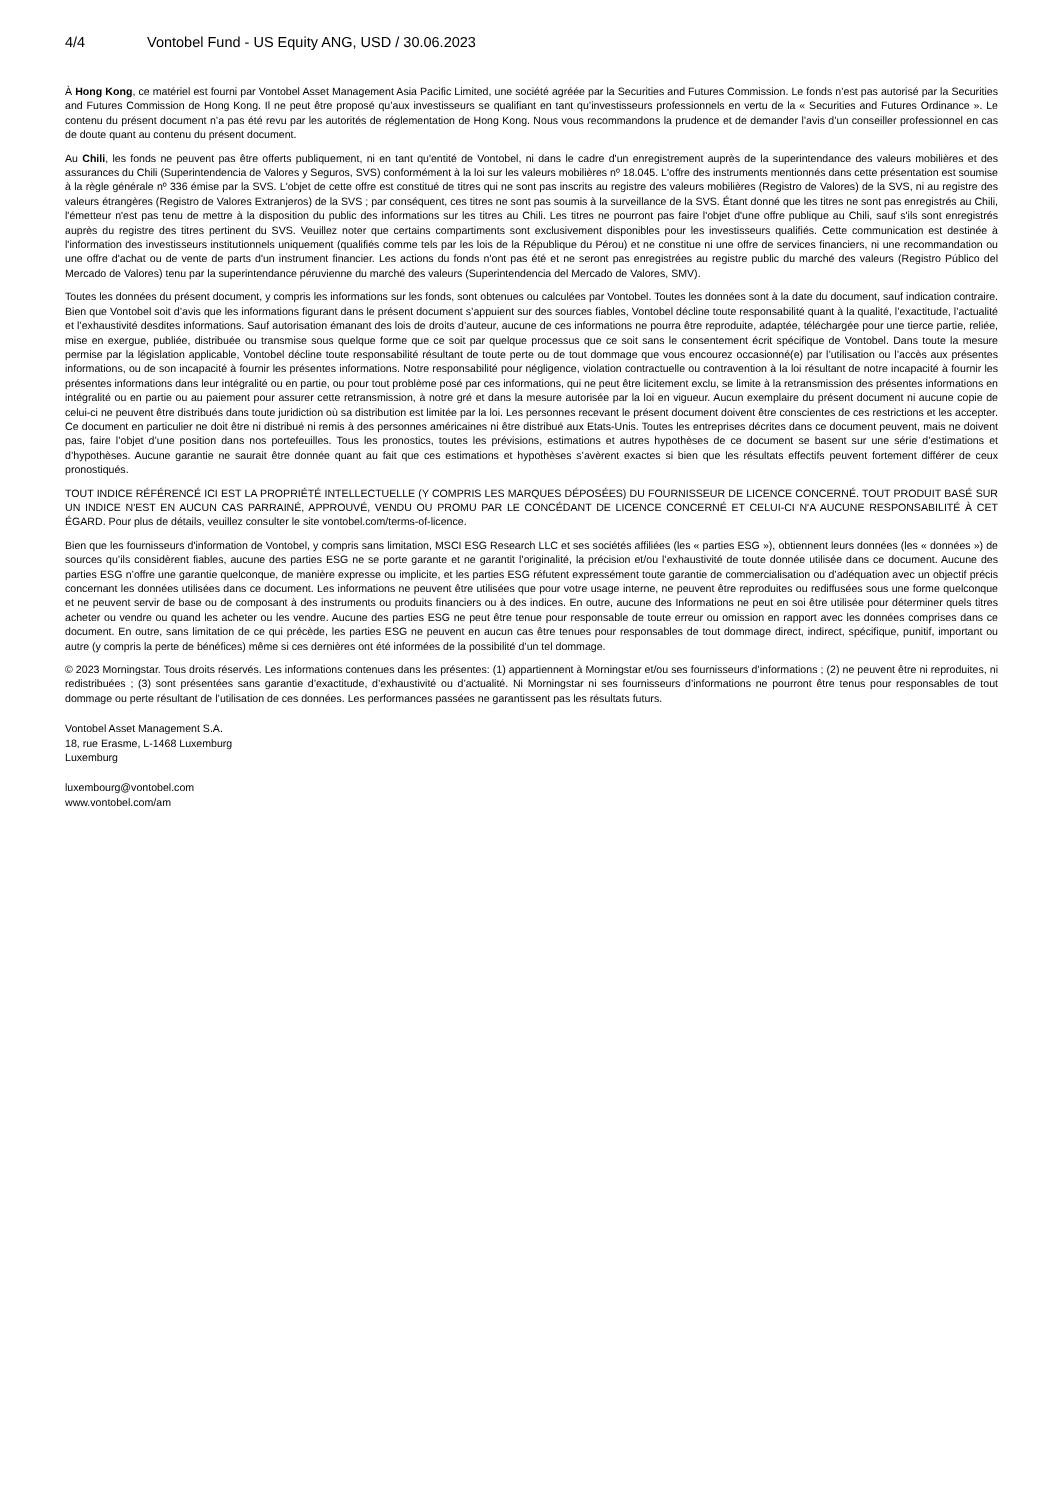4/4 Vontobel Fund - US Equity ANG, USD / 30.06.2023
À Hong Kong, ce matériel est fourni par Vontobel Asset Management Asia Pacific Limited, une société agréée par la Securities and Futures Commission. Le fonds n’est pas autorisé par la Securities and Futures Commission de Hong Kong. Il ne peut être proposé qu’aux investisseurs se qualifiant en tant qu’investisseurs professionnels en vertu de la « Securities and Futures Ordinance ». Le contenu du présent document n’a pas été revu par les autorités de réglementation de Hong Kong. Nous vous recommandons la prudence et de demander l’avis d’un conseiller professionnel en cas de doute quant au contenu du présent document.
Au Chili, les fonds ne peuvent pas être offerts publiquement, ni en tant qu'entité de Vontobel, ni dans le cadre d'un enregistrement auprès de la superintendance des valeurs mobilières et des assurances du Chili (Superintendencia de Valores y Seguros, SVS) conformément à la loi sur les valeurs mobilières nº 18.045. L'offre des instruments mentionnés dans cette présentation est soumise à la règle générale nº 336 émise par la SVS. L'objet de cette offre est constitué de titres qui ne sont pas inscrits au registre des valeurs mobilières (Registro de Valores) de la SVS, ni au registre des valeurs étrangères (Registro de Valores Extranjeros) de la SVS ; par conséquent, ces titres ne sont pas soumis à la surveillance de la SVS. Étant donné que les titres ne sont pas enregistrés au Chili, l'émetteur n'est pas tenu de mettre à la disposition du public des informations sur les titres au Chili. Les titres ne pourront pas faire l'objet d'une offre publique au Chili, sauf s'ils sont enregistrés auprès du registre des titres pertinent du SVS. Veuillez noter que certains compartiments sont exclusivement disponibles pour les investisseurs qualifiés. Cette communication est destinée à l'information des investisseurs institutionnels uniquement (qualifiés comme tels par les lois de la République du Pérou) et ne constitue ni une offre de services financiers, ni une recommandation ou une offre d'achat ou de vente de parts d'un instrument financier. Les actions du fonds n'ont pas été et ne seront pas enregistrées au registre public du marché des valeurs (Registro Público del Mercado de Valores) tenu par la superintendance péruvienne du marché des valeurs (Superintendencia del Mercado de Valores, SMV).
Toutes les données du présent document, y compris les informations sur les fonds, sont obtenues ou calculées par Vontobel. Toutes les données sont à la date du document, sauf indication contraire. Bien que Vontobel soit d’avis que les informations figurant dans le présent document s’appuient sur des sources fiables, Vontobel décline toute responsabilité quant à la qualité, l’exactitude, l’actualité et l’exhaustivité desdites informations. Sauf autorisation émanant des lois de droits d’auteur, aucune de ces informations ne pourra être reproduite, adaptée, téléchargée pour une tierce partie, reliée, mise en exergue, publiée, distribuée ou transmise sous quelque forme que ce soit par quelque processus que ce soit sans le consentement écrit spécifique de Vontobel. Dans toute la mesure permise par la législation applicable, Vontobel décline toute responsabilité résultant de toute perte ou de tout dommage que vous encourez occasionné(e) par l’utilisation ou l’accès aux présentes informations, ou de son incapacité à fournir les présentes informations. Notre responsabilité pour négligence, violation contractuelle ou contravention à la loi résultant de notre incapacité à fournir les présentes informations dans leur intégralité ou en partie, ou pour tout problème posé par ces informations, qui ne peut être licitement exclu, se limite à la retransmission des présentes informations en intégralité ou en partie ou au paiement pour assurer cette retransmission, à notre gré et dans la mesure autorisée par la loi en vigueur. Aucun exemplaire du présent document ni aucune copie de celui-ci ne peuvent être distribués dans toute juridiction où sa distribution est limitée par la loi. Les personnes recevant le présent document doivent être conscientes de ces restrictions et les accepter. Ce document en particulier ne doit être ni distribué ni remis à des personnes américaines ni être distribué aux Etats-Unis. Toutes les entreprises décrites dans ce document peuvent, mais ne doivent pas, faire l’objet d’une position dans nos portefeuilles. Tous les pronostics, toutes les prévisions, estimations et autres hypothèses de ce document se basent sur une série d’estimations et d’hypothèses. Aucune garantie ne saurait être donnée quant au fait que ces estimations et hypothèses s’avèrent exactes si bien que les résultats effectifs peuvent fortement différer de ceux pronostiqués.
TOUT INDICE RÉFÉRENCÉ ICI EST LA PROPRIÉTÉ INTELLECTUELLE (Y COMPRIS LES MARQUES DÉPOSÉES) DU FOURNISSEUR DE LICENCE CONCERNÉ. TOUT PRODUIT BASÉ SUR UN INDICE N'EST EN AUCUN CAS PARRAINÉ, APPROUVÉ, VENDU OU PROMU PAR LE CONCÉDANT DE LICENCE CONCERNÉ ET CELUI-CI N'A AUCUNE RESPONSABILITÉ À CET ÉGARD. Pour plus de détails, veuillez consulter le site vontobel.com/terms-of-licence.
Bien que les fournisseurs d'information de Vontobel, y compris sans limitation, MSCI ESG Research LLC et ses sociétés affiliées (les « parties ESG »), obtiennent leurs données (les « données ») de sources qu’ils considèrent fiables, aucune des parties ESG ne se porte garante et ne garantit l’originalité, la précision et/ou l’exhaustivité de toute donnée utilisée dans ce document. Aucune des parties ESG n’offre une garantie quelconque, de manière expresse ou implicite, et les parties ESG réfutent expressément toute garantie de commercialisation ou d’adéquation avec un objectif précis concernant les données utilisées dans ce document. Les informations ne peuvent être utilisées que pour votre usage interne, ne peuvent être reproduites ou rediffusées sous une forme quelconque et ne peuvent servir de base ou de composant à des instruments ou produits financiers ou à des indices. En outre, aucune des Informations ne peut en soi être utilisée pour déterminer quels titres acheter ou vendre ou quand les acheter ou les vendre. Aucune des parties ESG ne peut être tenue pour responsable de toute erreur ou omission en rapport avec les données comprises dans ce document. En outre, sans limitation de ce qui précède, les parties ESG ne peuvent en aucun cas être tenues pour responsables de tout dommage direct, indirect, spécifique, punitif, important ou autre (y compris la perte de bénéfices) même si ces dernières ont été informées de la possibilité d’un tel dommage.
© 2023 Morningstar. Tous droits réservés. Les informations contenues dans les présentes: (1) appartiennent à Morningstar et/ou ses fournisseurs d’informations ; (2) ne peuvent être ni reproduites, ni redistribuées ; (3) sont présentées sans garantie d’exactitude, d’exhaustivité ou d’actualité. Ni Morningstar ni ses fournisseurs d’informations ne pourront être tenus pour responsables de tout dommage ou perte résultant de l’utilisation de ces données. Les performances passées ne garantissent pas les résultats futurs.
Vontobel Asset Management S.A.
18, rue Erasme, L-1468 Luxemburg
Luxemburg
luxembourg@vontobel.com
www.vontobel.com/am